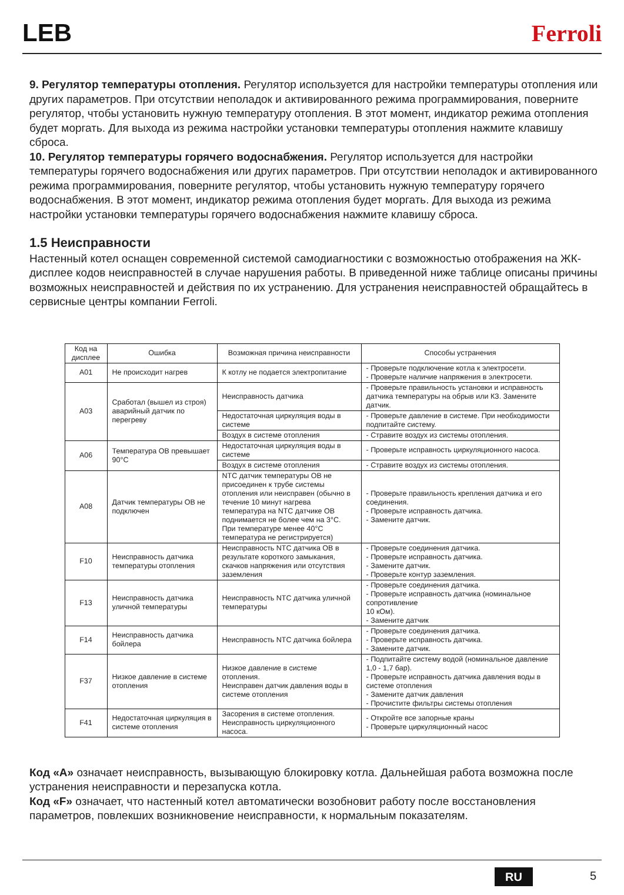LEB Ferroli
9. Регулятор температуры отопления. Регулятор используется для настройки температуры отопления или других параметров. При отсутствии неполадок и активированного режима программирования, поверните регулятор, чтобы установить нужную температуру отопления. В этот момент, индикатор режима отопления будет моргать. Для выхода из режима настройки установки температуры отопления нажмите клавишу сброса.
10. Регулятор температуры горячего водоснабжения. Регулятор используется для настройки температуры горячего водоснабжения или других параметров. При отсутствии неполадок и активированного режима программирования, поверните регулятор, чтобы установить нужную температуру горячего водоснабжения. В этот момент, индикатор режима отопления будет моргать. Для выхода из режима настройки установки температуры горячего водоснабжения нажмите клавишу сброса.
1.5 Неисправности
Настенный котел оснащен современной системой самодиагностики с возможностью отображения на ЖК-дисплее кодов неисправностей в случае нарушения работы. В приведенной ниже таблице описаны причины возможных неисправностей и действия по их устранению. Для устранения неисправностей обращайтесь в сервисные центры компании Ferroli.
| Код на дисплее | Ошибка | Возможная причина неисправности | Способы устранения |
| --- | --- | --- | --- |
| A01 | Не происходит нагрев | К котлу не подается электропитание | - Проверьте подключение котла к электросети. - Проверьте наличие напряжения в электросети. |
| A03 | Сработал (вышел из строя) аварийный датчик по перегреву | Неисправность датчика | - Проверьте правильность установки и исправность датчика температуры на обрыв или КЗ. Замените датчик. |
| | | Недостаточная циркуляция воды в системе | - Проверьте давление в системе. При необходимости подпитайте систему. |
| | | Воздух в системе отопления | - Стравите воздух из системы отопления. |
| A06 | Температура ОВ превышает 90°C | Недостаточная циркуляция воды в системе | - Проверьте исправность циркуляционного насоса. |
| | | Воздух в системе отопления | - Стравите воздух из системы отопления. |
| A08 | Датчик температуры ОВ не подключен | NTC датчик температуры ОВ не присоединен к трубе системы отопления или неисправен (обычно в течение 10 минут нагрева температура на NTC датчике ОВ поднимается не более чем на 3°C. При температуре менее 40°C температура не регистрируется) | - Проверьте правильность крепления датчика и его соединения. - Проверьте исправность датчика. - Замените датчик. |
| F10 | Неисправность датчика температуры отопления | Неисправность NTC датчика ОВ в результате короткого замыкания, скачков напряжения или отсутствия заземления | - Проверьте соединения датчика. - Проверьте исправность датчика. - Замените датчик. - Проверьте контур заземления. |
| F13 | Неисправность датчика уличной температуры | Неисправность NTC датчика уличной температуры | - Проверьте соединения датчика. - Проверьте исправность датчика (номинальное сопротивление 10 кОм). - Замените датчик |
| F14 | Неисправность датчика бойлера | Неисправность NTC датчика бойлера | - Проверьте соединения датчика. - Проверьте исправность датчика. - Замените датчик. |
| F37 | Низкое давление в системе отопления | Низкое давление в системе отопления. Неисправен датчик давления воды в системе отопления | - Подпитайте систему водой (номинальное давление 1,0 - 1,7 бар). - Проверьте исправность датчика давления воды в системе отопления - Замените датчик давления - Прочистите фильтры системы отопления |
| F41 | Недостаточная циркуляция в системе отопления | Засорения в системе отопления. Неисправность циркуляционного насоса. | - Откройте все запорные краны - Проверьте циркуляционный насос |
Код «A» означает неисправность, вызывающую блокировку котла. Дальнейшая работа возможна после устранения неисправности и перезапуска котла.
Код «F» означает, что настенный котел автоматически возобновит работу после восстановления параметров, повлекших возникновение неисправности, к нормальным показателям.
RU 5